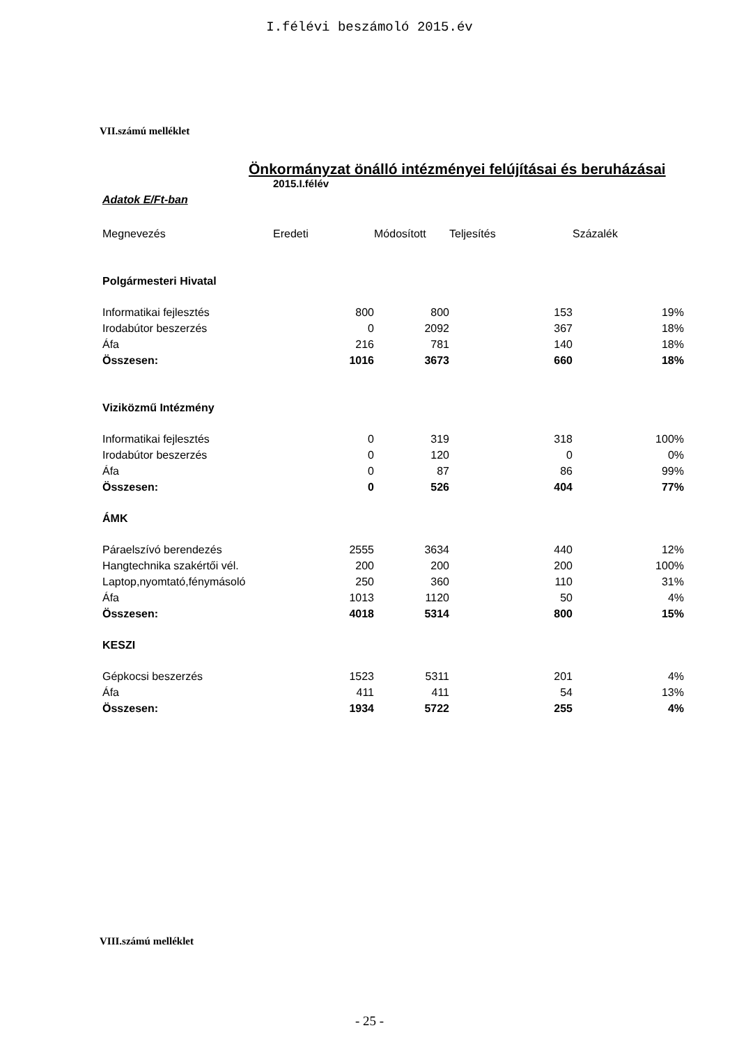I.félévi beszámoló 2015.év
VII.számú melléklet
Önkormányzat önálló intézményei felújításai és beruházásai
2015.I.félév
Adatok E/Ft-ban
| Megnevezés | Eredeti | Módosított | Teljesítés | Százalék |
| --- | --- | --- | --- | --- |
| Polgármesteri Hivatal | | | | |
| Informatikai fejlesztés | 800 | 800 | 153 | 19% |
| Irodabútor beszerzés | 0 | 2092 | 367 | 18% |
| Áfa | 216 | 781 | 140 | 18% |
| Összesen: | 1016 | 3673 | 660 | 18% |
| Viziközmű Intézmény | | | | |
| Informatikai fejlesztés | 0 | 319 | 318 | 100% |
| Irodabútor beszerzés | 0 | 120 | 0 | 0% |
| Áfa | 0 | 87 | 86 | 99% |
| Összesen: | 0 | 526 | 404 | 77% |
| ÁMK | | | | |
| Páraelszívó berendezés | 2555 | 3634 | 440 | 12% |
| Hangtechnika szakértői vél. | 200 | 200 | 200 | 100% |
| Laptop,nyomtató,fénymásoló | 250 | 360 | 110 | 31% |
| Áfa | 1013 | 1120 | 50 | 4% |
| Összesen: | 4018 | 5314 | 800 | 15% |
| KESZI | | | | |
| Gépkocsi beszerzés | 1523 | 5311 | 201 | 4% |
| Áfa | 411 | 411 | 54 | 13% |
| Összesen: | 1934 | 5722 | 255 | 4% |
VIII.számú melléklet
- 25 -